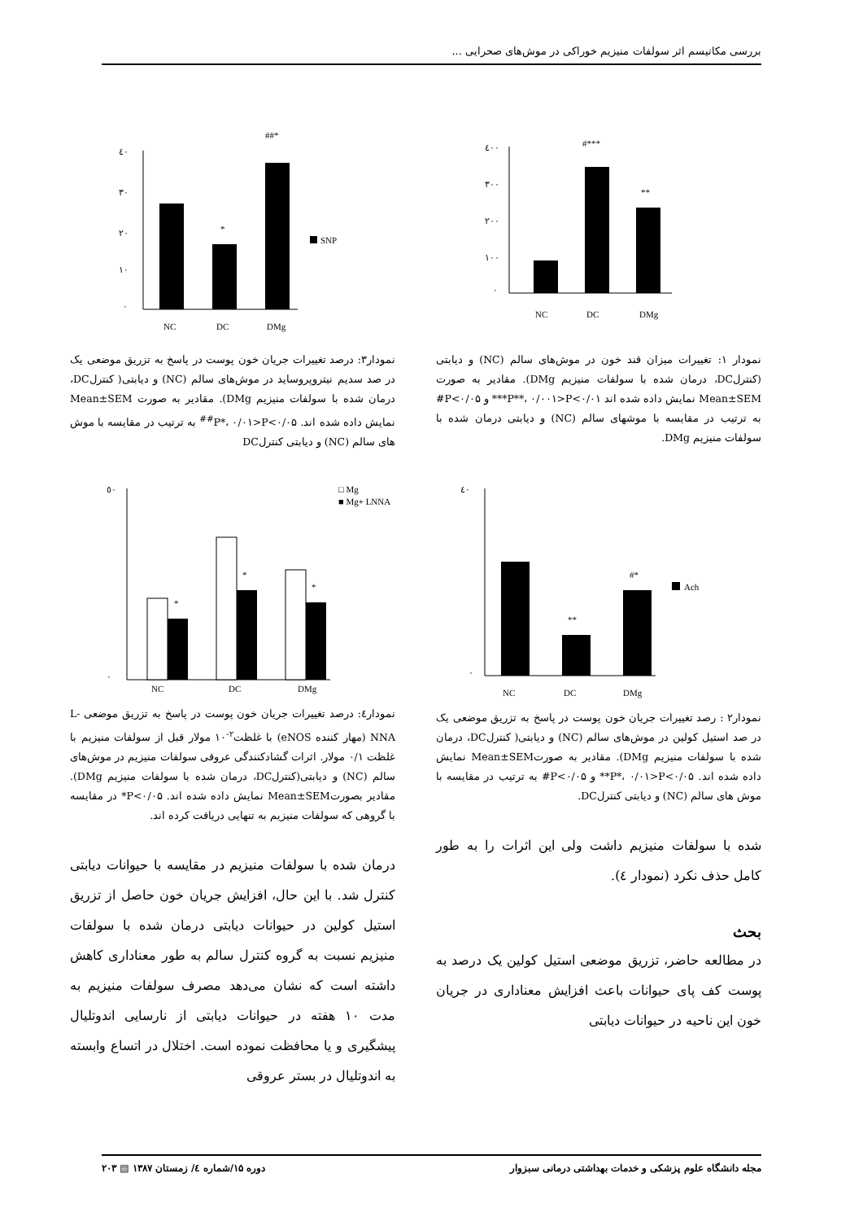بررسی مکانیسم اثر سولفات منیزیم خوراکی در موش‌های صحرایی ...
٤٠٠
٣٠٠
٢٠٠
١٠٠
٠
#***
**
NC
DC
DMg
نمودار ۱: تغییرات میزان قند خون در موش‌های سالم (NC) و دیابتی (کنترلDC، درمان شده با سولفات منیزیم DMg). مقادیر به صورت Mean±SEM نمایش داده شده اند ۰/۰۱>P**، ۰/۰۰۱>P*** و ۰/۰۵>P# به ترتیب در مقایسه با موشهای سالم (NC) و دیابتی درمان شده با سولفات منیزیم DMg.
٤٠
٠
**
#*
Ach
NC
DC
DMg
نمودار۲ : رصد تغییرات جریان خون پوست در پاسخ به تزریق موضعی یک در صد استیل کولین در موش‌های سالم (NC) و دیابتی( کنترلDC، درمان شده با سولفات منیزیم DMg). مقادیر به صورتMean±SEM نمایش داده شده اند. ۰/۰۵>P*، ۰/۰۱>P** و ۰/۰۵>P# به ترتیب در مقایسه با موش های سالم (NC) و دیابتی کنترلDC.
شده با سولفات منیزیم داشت ولی این اثرات را به طور کامل حذف نکرد (نمودار ٤).
بحث
در مطالعه حاضر، تزریق موضعی استیل کولین یک درصد به پوست کف پای حیوانات باعث افزایش معناداری در جریان خون این ناحیه در حیوانات دیابتی
٤٠
٣٠
٢٠
١٠
٠
*
##*
SNP
NC
DC
DMg
نمودار۳: درصد تغییرات جریان خون پوست در پاسخ به تزریق موضعی یک در صد سدیم نیتروپروساید در موش‌های سالم (NC) و دیابتی( کنترلDC، درمان شده با سولفات منیزیم DMg). مقادیر به صورت Mean±SEM نمایش داده شده اند. ۰/۰۵>P*، ۰/۰۱>P<sup>##</sup> به ترتیب در مقایسه با موش های سالم (NC) و دیابتی کنترلDC
٥٠
٠
*
*
*
□ Mg
■ Mg+ LNNA
NC
DC
DMg
نمودار٤: درصد تغییرات جریان خون پوست در پاسخ به تزریق موضعی L-NNA (مهار کننده eNOS) با غلظت<sup>۲-</sup>۱۰ مولار قبل از سولفات منیزیم با غلظت ۰/۱ مولار. اثرات گشادکنندگی عروقی سولفات منیزیم در موش‌های سالم (NC) و دیابتی(کنترلDC، درمان شده با سولفات منیزیم DMg). مقادیر بصورتMean±SEM نمایش داده شده اند. ۰/۰۵>P* در مقایسه با گروهی که سولفات منیزیم به تنهایی دریافت کرده اند.
درمان شده با سولفات منیزیم در مقایسه با حیوانات دیابتی کنترل شد. با این حال، افزایش جریان خون حاصل از تزریق استیل کولین در حیوانات دیابتی درمان شده با سولفات منیزیم نسبت به گروه کنترل سالم به طور معناداری کاهش داشته است که نشان می‌دهد مصرف سولفات منیزیم به مدت ۱۰ هفته در حیوانات دیابتی از نارسایی اندوتلیال پیشگیری و یا محافظت نموده است. اختلال در اتساع وابسته به اندوتلیال در بستر عروقی
مجله دانشگاه علوم پزشکی و خدمات بهداشتی درمانی سبزوار دوره ۱۵/شماره ٤/ زمستان ۱۳۸۷ ▤ ۲۰۳